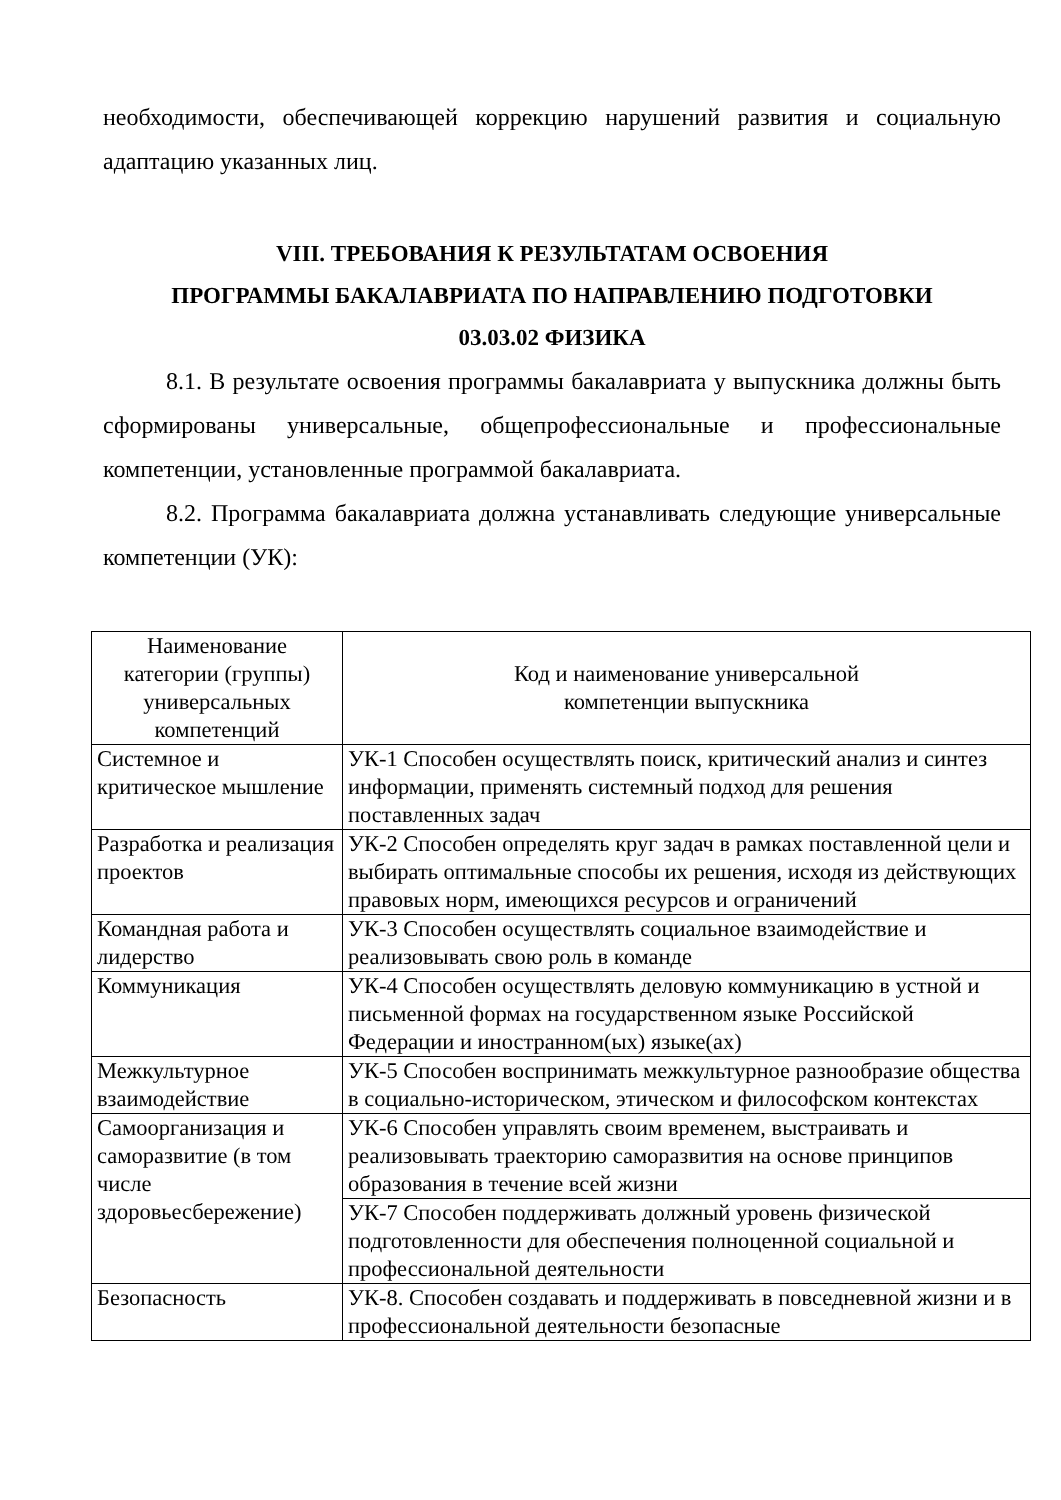необходимости, обеспечивающей коррекцию нарушений развития и социальную адаптацию указанных лиц.
VIII. ТРЕБОВАНИЯ К РЕЗУЛЬТАТАМ ОСВОЕНИЯ
ПРОГРАММЫ БАКАЛАВРИАТА ПО НАПРАВЛЕНИЮ ПОДГОТОВКИ
03.03.02 ФИЗИКА
8.1. В результате освоения программы бакалавриата у выпускника должны быть сформированы универсальные, общепрофессиональные и профессиональные компетенции, установленные программой бакалавриата.
8.2. Программа бакалавриата должна устанавливать следующие универсальные компетенции (УК):
| Наименование категории (группы) универсальных компетенций | Код и наименование универсальной компетенции выпускника |
| Системное и критическое мышление | УК-1 Способен осуществлять поиск, критический анализ и синтез информации, применять системный подход для решения поставленных задач |
| Разработка и реализация проектов | УК-2 Способен определять круг задач в рамках поставленной цели и выбирать оптимальные способы их решения, исходя из действующих правовых норм, имеющихся ресурсов и ограничений |
| Командная работа и лидерство | УК-3 Способен осуществлять социальное взаимодействие и реализовывать свою роль в команде |
| Коммуникация | УК-4 Способен осуществлять деловую коммуникацию в устной и письменной формах на государственном языке Российской Федерации и иностранном(ых) языке(ах) |
| Межкультурное взаимодействие | УК-5 Способен воспринимать межкультурное разнообразие общества в социально-историческом, этическом и философском контекстах |
| Самоорганизация и саморазвитие (в том числе здоровьесбережение) | УК-6 Способен управлять своим временем, выстраивать и реализовывать траекторию саморазвития на основе принципов образования в течение всей жизни |
| | УК-7 Способен поддерживать должный уровень физической подготовленности для обеспечения полноценной социальной и профессиональной деятельности |
| Безопасность | УК-8. Способен создавать и поддерживать в повседневной жизни и в профессиональной деятельности безопасные |